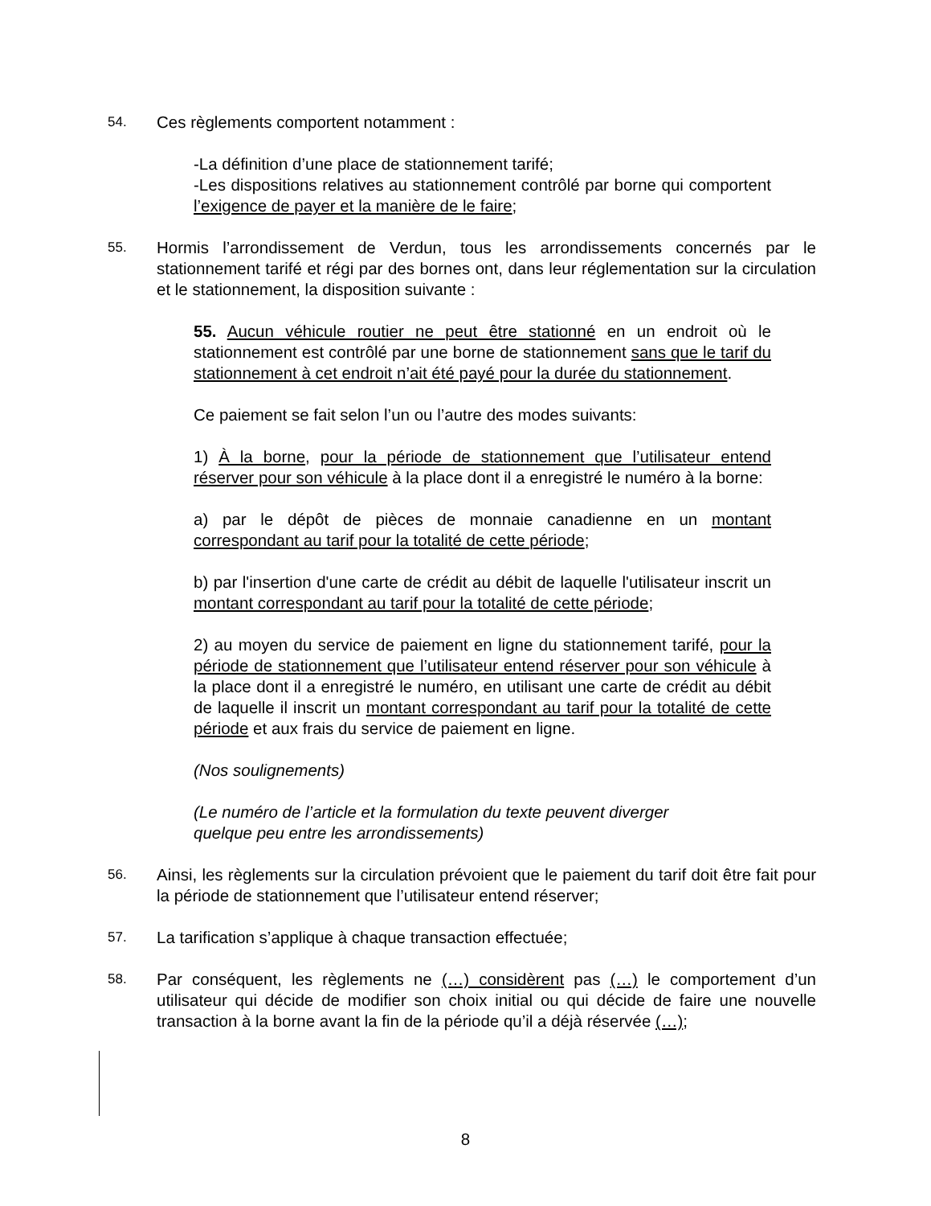54. Ces règlements comportent notamment :
-La définition d’une place de stationnement tarifé;
-Les dispositions relatives au stationnement contrôlé par borne qui comportent l’exigence de payer et la manière de le faire;
55. Hormis l’arrondissement de Verdun, tous les arrondissements concernés par le stationnement tarifé et régi par des bornes ont, dans leur réglementation sur la circulation et le stationnement, la disposition suivante :
55. Aucun véhicule routier ne peut être stationné en un endroit où le stationnement est contrôlé par une borne de stationnement sans que le tarif du stationnement à cet endroit n’ait été payé pour la durée du stationnement.
Ce paiement se fait selon l’un ou l’autre des modes suivants:
1) À la borne, pour la période de stationnement que l’utilisateur entend réserver pour son véhicule à la place dont il a enregistré le numéro à la borne:
a) par le dépôt de pièces de monnaie canadienne en un montant correspondant au tarif pour la totalité de cette période;
b) par l'insertion d'une carte de crédit au débit de laquelle l'utilisateur inscrit un montant correspondant au tarif pour la totalité de cette période;
2) au moyen du service de paiement en ligne du stationnement tarifé, pour la période de stationnement que l’utilisateur entend réserver pour son véhicule à la place dont il a enregistré le numéro, en utilisant une carte de crédit au débit de laquelle il inscrit un montant correspondant au tarif pour la totalité de cette période et aux frais du service de paiement en ligne.
(Nos soulignements)
(Le numéro de l’article et la formulation du texte peuvent diverger
quelque peu entre les arrondissements)
56. Ainsi, les règlements sur la circulation prévoient que le paiement du tarif doit être fait pour la période de stationnement que l’utilisateur entend réserver;
57. La tarification s’applique à chaque transaction effectuée;
58. Par conséquent, les règlements ne (…) considèrent pas (…) le comportement d’un utilisateur qui décide de modifier son choix initial ou qui décide de faire une nouvelle transaction à la borne avant la fin de la période qu’il a déjà réservée (…);
8